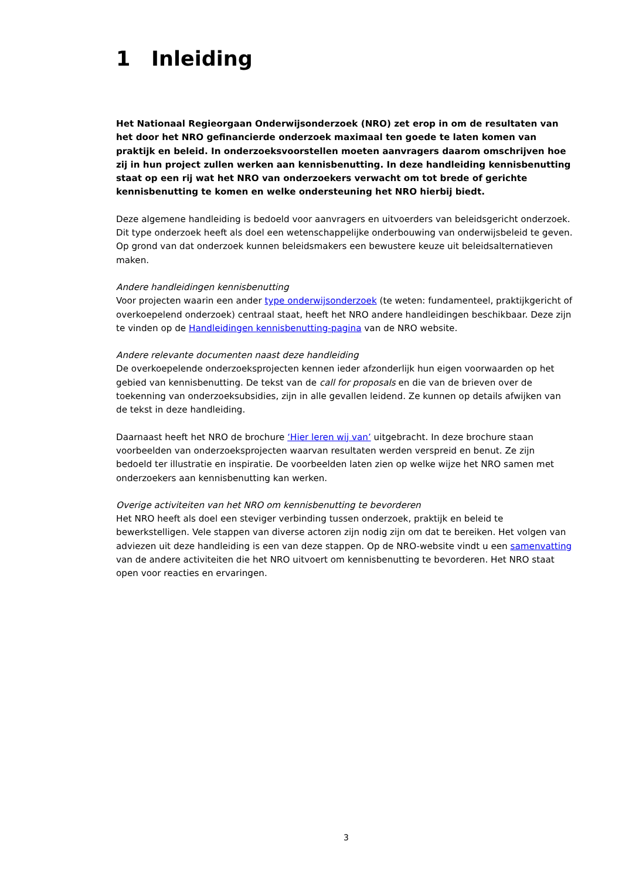1 Inleiding
Het Nationaal Regieorgaan Onderwijsonderzoek (NRO) zet erop in om de resultaten van het door het NRO gefinancierde onderzoek maximaal ten goede te laten komen van praktijk en beleid. In onderzoeksvoorstellen moeten aanvragers daarom omschrijven hoe zij in hun project zullen werken aan kennisbenutting. In deze handleiding kennisbenutting staat op een rij wat het NRO van onderzoekers verwacht om tot brede of gerichte kennisbenutting te komen en welke ondersteuning het NRO hierbij biedt.
Deze algemene handleiding is bedoeld voor aanvragers en uitvoerders van beleidsgericht onderzoek. Dit type onderzoek heeft als doel een wetenschappelijke onderbouwing van onderwijsbeleid te geven. Op grond van dat onderzoek kunnen beleidsmakers een bewustere keuze uit beleidsalternatieven maken.
Andere handleidingen kennisbenutting
Voor projecten waarin een ander type onderwijsonderzoek (te weten: fundamenteel, praktijkgericht of overkoepelend onderzoek) centraal staat, heeft het NRO andere handleidingen beschikbaar. Deze zijn te vinden op de Handleidingen kennisbenutting-pagina van de NRO website.
Andere relevante documenten naast deze handleiding
De overkoepelende onderzoeksprojecten kennen ieder afzonderlijk hun eigen voorwaarden op het gebied van kennisbenutting. De tekst van de call for proposals en die van de brieven over de toekenning van onderzoeksubsidies, zijn in alle gevallen leidend. Ze kunnen op details afwijken van de tekst in deze handleiding.
Daarnaast heeft het NRO de brochure ‘Hier leren wij van’ uitgebracht. In deze brochure staan voorbeelden van onderzoeksprojecten waarvan resultaten werden verspreid en benut. Ze zijn bedoeld ter illustratie en inspiratie. De voorbeelden laten zien op welke wijze het NRO samen met onderzoekers aan kennisbenutting kan werken.
Overige activiteiten van het NRO om kennisbenutting te bevorderen
Het NRO heeft als doel een steviger verbinding tussen onderzoek, praktijk en beleid te bewerkstelligen. Vele stappen van diverse actoren zijn nodig zijn om dat te bereiken. Het volgen van adviezen uit deze handleiding is een van deze stappen. Op de NRO-website vindt u een samenvatting van de andere activiteiten die het NRO uitvoert om kennisbenutting te bevorderen. Het NRO staat open voor reacties en ervaringen.
3